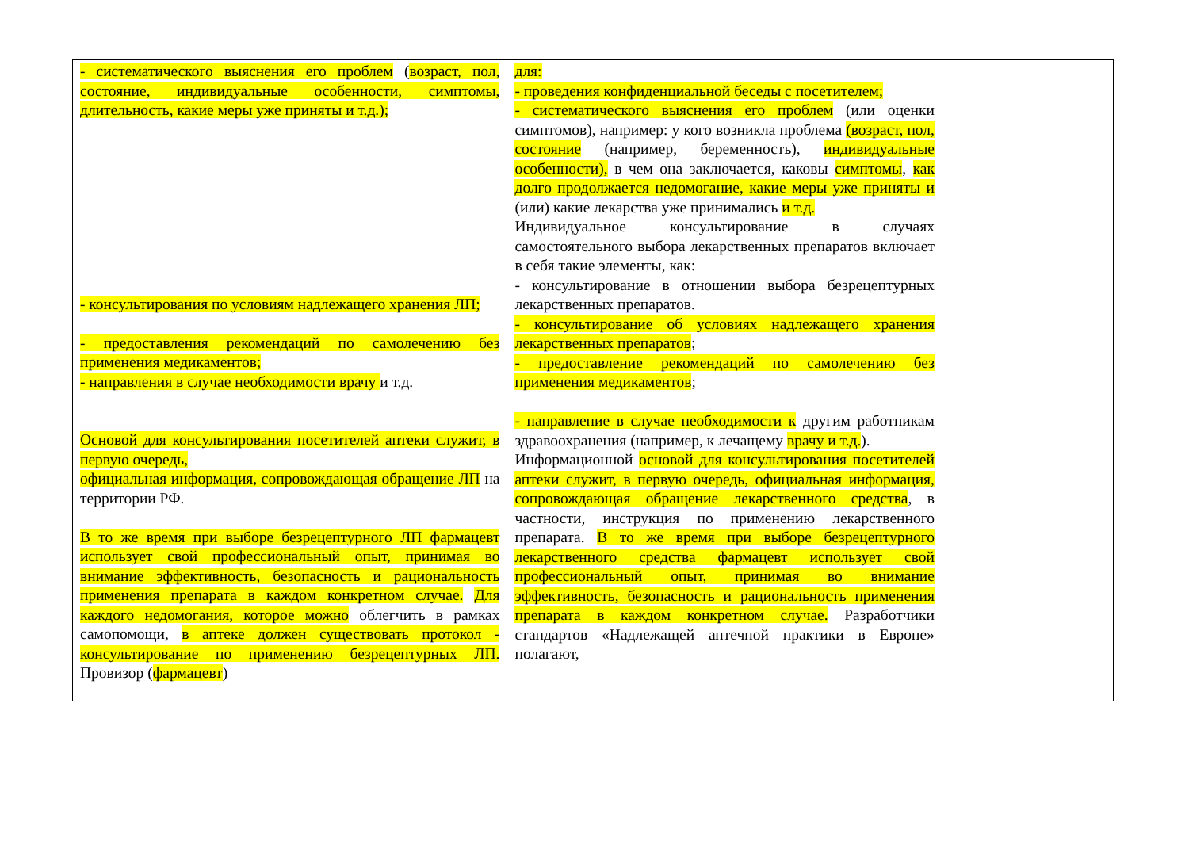| - систематического выяснения его проблем ( возраст, пол, состояние, индивидуальные особенности, симптомы, длительность, какие меры уже приняты и т.д.); - консультирования по условиям надлежащего хранения ЛП; - предоставления рекомендаций по самолечению без применения медикаментов; - направления в случае необходимости врачу и т.д. Основой для консультирования посетителей аптеки служит, в первую очередь, официальная информация, сопровождающая обращение ЛП на территории РФ. В то же время при выборе безрецептурного ЛП фармацевт использует свой профессиональный опыт, принимая во внимание эффективность, безопасность и рациональность применения препарата в каждом конкретном случае. Для каждого недомогания, которое можно облегчить в рамках самопомощи, в аптеке должен существовать протокол - консультирование по применению безрецептурных ЛП. Провизор ( фармацевт ) | для: - проведения конфиденциальной беседы с посетителем; - систематического выяснения его проблем (или оценки симптомов), например: у кого возникла проблема (возраст, пол, состояние (например, беременность), индивидуальные особенности), в чем она заключается, каковы симптомы , как долго продолжается недомогание, какие меры уже приняты и (или) какие лекарства уже принимались и т.д. Индивидуальное консультирование в случаях самостоятельного выбора лекарственных препаратов включает в себя такие элементы, как: - консультирование в отношении выбора безрецептурных лекарственных препаратов. - консультирование об условиях надлежащего хранения лекарственных препаратов ; - предоставление рекомендаций по самолечению без применения медикаментов ; - направление в случае необходимости к другим работникам здравоохранения (например, к лечащему врачу и т.д. ). Информационной основой для консультирования посетителей аптеки служит, в первую очередь, официальная информация, сопровождающая обращение лекарственного средства , в частности, инструкция по применению лекарственного препарата. В то же время при выборе безрецептурного лекарственного средства фармацевт использует свой профессиональный опыт, принимая во внимание эффективность, безопасность и рациональность применения препарата в каждом конкретном случае. Разработчики стандартов «Надлежащей аптечной практики в Европе» полагают, | |